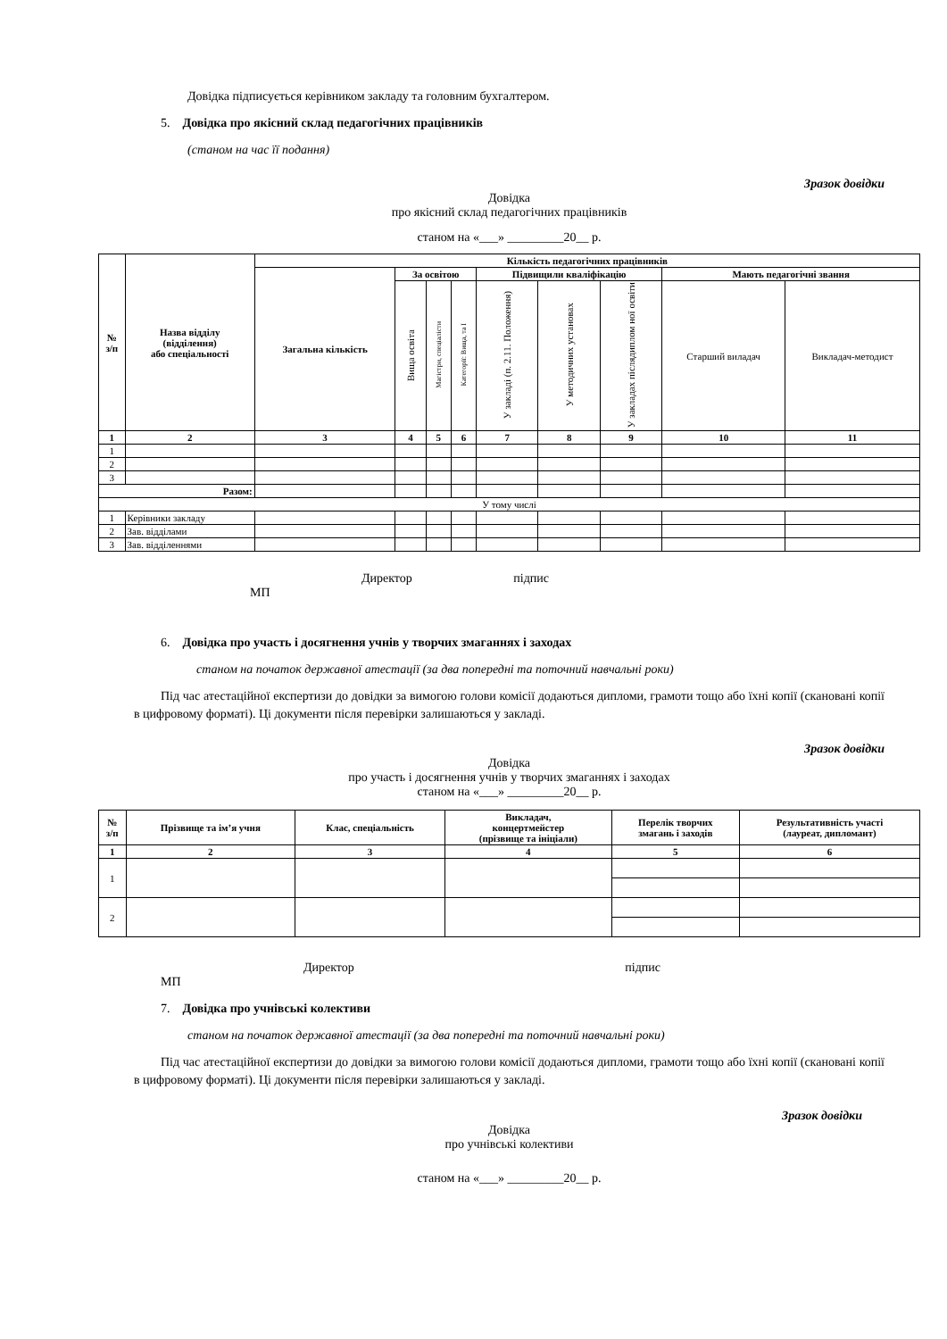Довідка підписується керівником закладу та головним бухгалтером.
5. Довідка про якісний склад педагогічних працівників
(станом на час її подання)
Зразок довідки
Довідка
про якісний склад педагогічних працівників
станом на «___» _________20__ р.
| № з/п | Назва відділу (відділення) або спеціальності | Кількість педагогічних працівників | | | | | | | | |
| --- | --- | --- | --- | --- | --- | --- | --- | --- | --- | --- |
| | | Загальна кількість | За освітою | | | Підвищили кваліфікацію | | | Мають педагогічні звання | |
| | | | Вища освіта | Магістри, спеціалісти | Категорії: Вища, та І | У закладі (п. 2.11. Положення) | У методичних установах | У закладах післядиплом ної освіти | Старший виладач | Викладач-методист |
| 1 | 2 | 3 | 4 | 5 | 6 | 7 | 8 | 9 | 10 | 11 |
| 1 | | | | | | | | | | |
| 2 | | | | | | | | | | |
| 3 | | | | | | | | | | |
| Разом: | | | | | | | | | | |
| У тому числі | | | | | | | | | | |
| 1 | Керівники закладу | | | | | | | | | |
| 2 | Зав. відділами | | | | | | | | | |
| 3 | Зав. відділеннями | | | | | | | | | |
Директор підпис
МП
6. Довідка про участь і досягнення учнів у творчих змаганнях і заходах
станом на початок державної атестації (за два попередні та поточний навчальні роки)
Під час атестаційної експертизи до довідки за вимогою голови комісії додаються дипломи, грамоти тощо або їхні копії (скановані копії в цифровому форматі). Ці документи після перевірки залишаються у закладі.
Зразок довідки
Довідка
про участь і досягнення учнів у творчих змаганнях і заходах
станом на «___» _________20__ р.
| № з/п | Прізвище та ім’я учня | Клас, спеціальність | Викладач, концертмейстер (прізвище та ініціали) | Перелік творчих змагань і заходів | Результативність участі (лауреат, дипломант) |
| --- | --- | --- | --- | --- | --- |
| 1 | 2 | 3 | 4 | 5 | 6 |
| 1 | | | | | |
| 2 | | | | | |
Директор підпис
МП
7. Довідка про учнівські колективи
станом на початок державної атестації (за два попередні та поточний навчальні роки)
Під час атестаційної експертизи до довідки за вимогою голови комісії додаються дипломи, грамоти тощо або їхні копії (скановані копії в цифровому форматі). Ці документи після перевірки залишаються у закладі.
Зразок довідки
Довідка
про учнівські колективи
станом на «___» _________20__ р.